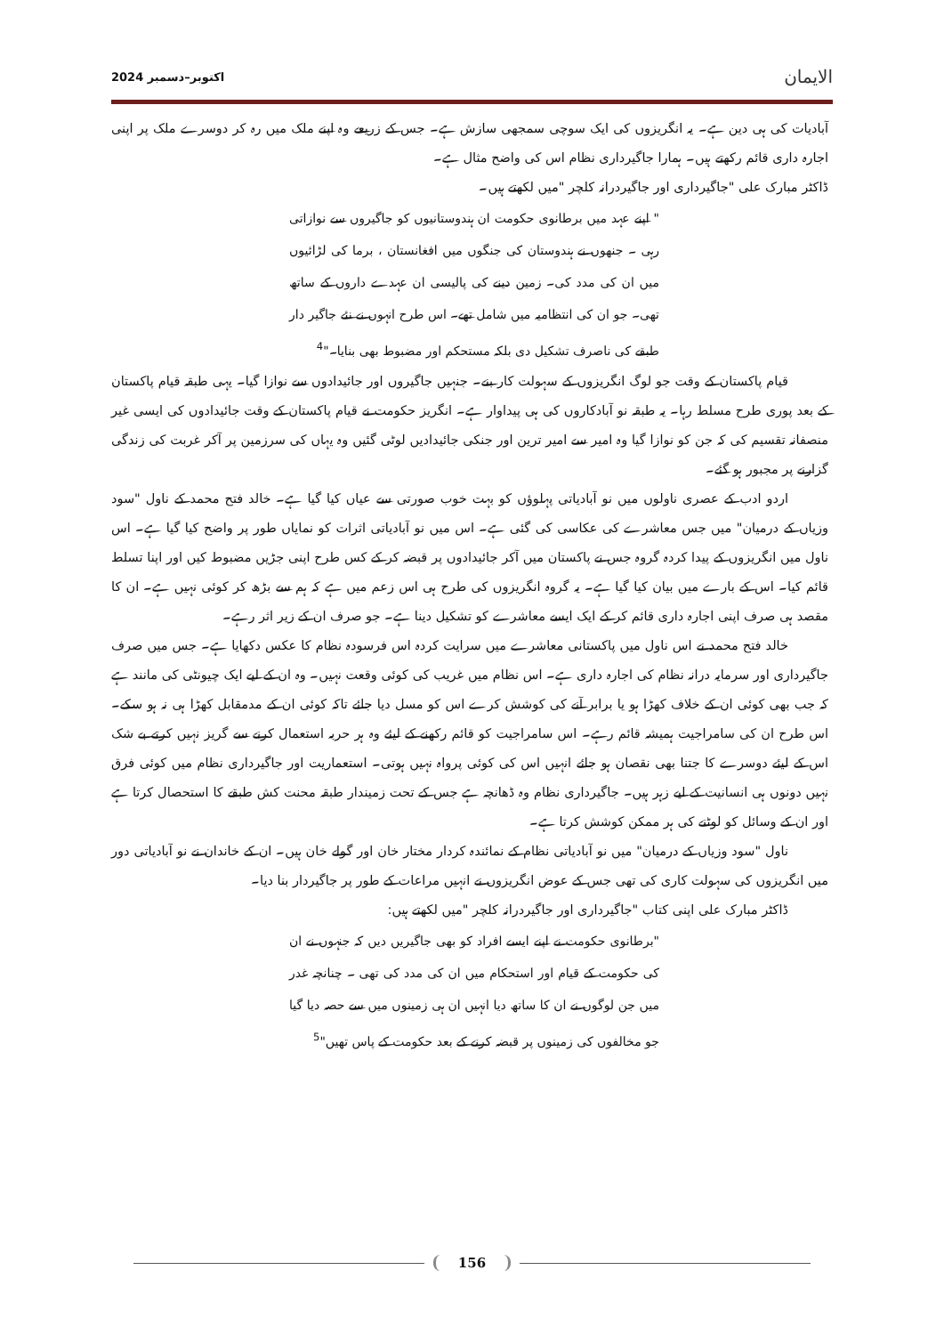الایمان اکتوبر–دسمبر 2024
آبادیات کی ہی دین ہے۔ یہ انگریزوں کی ایک سوچی سمجھی سازش ہے۔ جس کے زریعے وہ اپنے ملک میں رہ کر دوسرے ملک پر اپنی اجارہ داری قائم رکھتے ہیں۔ ہمارا جاگیرداری نظام اس کی واضح مثال ہے۔
ڈاکٹر مبارک علی "جاگیرداری اور جاگیردرانہ کلچر "میں لکھتے ہیں۔
" اپنے عہد میں برطانوی حکومت ان ہندوستانیوں کو جاگیروں سے نوازاتی رہی ۔ جنھوں نے ہندوستان کی جنگوں میں افغانستان ، برما کی لڑائیوں میں ان کی مدد کی۔ زمین دینے کی پالیسی ان عہدے داروں کے ساتھ تھی۔ جو ان کی انتظامیہ میں شامل تھے۔ اس طرح انہوں نے نئے جاگیر دار طبقے کی ناصرف تشکیل دی بلکہ مستحکم اور مضبوط بھی بنایا۔"<sup>4</sup>
قیام پاکستان کے وقت جو لوگ انگریزوں کے سہولت کار بنے۔ جنہیں جاگیروں اور جائیدادوں سے نوازا گیا۔ یہی طبقہ قیام پاکستان کے بعد پوری طرح مسلط رہا۔ یہ طبقہ نو آبادکاروں کی ہی پیداوار ہے۔ انگریز حکومت نے قیام پاکستان کے وقت جائیدادوں کی ایسی غیر منصفانہ تقسیم کی کہ جن کو نوازا گیا وہ امیر سے امیر ترین اور جنکی جائیدادیں لوٹی گئیں وہ یہاں کی سرزمین پر آکر غربت کی زندگی گزارنے پر مجبور ہو گئے۔
اردو ادب کے عصری ناولوں میں نو آبادیاتی پہلوؤں کو بہت خوب صورتی سے عیاں کیا گیا ہے۔ خالد فتح محمد کے ناول "سود وزیاں کے درمیان" میں جس معاشرے کی عکاسی کی گئی ہے۔ اس میں نو آبادیاتی اثرات کو نمایاں طور پر واضح کیا گیا ہے۔ اس ناول میں انگریزوں کے پیدا کردہ گروہ جس نے پاکستان میں آکر جائیدادوں پر قبضہ کر کے کس طرح اپنی جڑیں مضبوط کیں اور اپنا تسلط قائم کیا۔ اس کے بارے میں بیان کیا گیا ہے۔ یہ گروہ انگریزوں کی طرح ہی اس زعم میں ہے کہ ہم سے بڑھ کر کوئی نہیں ہے۔ ان کا مقصد ہی صرف اپنی اجارہ داری قائم کر کے ایک ایسے معاشرے کو تشکیل دینا ہے۔ جو صرف ان کے زیر اثر رہے۔
خالد فتح محمد نے اس ناول میں پاکستانی معاشرے میں سرایت کردہ اس فرسودہ نظام کا عکس دکھایا ہے۔ جس میں صرف جاگیرداری اور سرمایہ درانہ نظام کی اجارہ داری ہے۔ اس نظام میں غریب کی کوئی وقعت نہیں۔ وہ ان کے لیے ایک چیونٹی کی مانند ہے کہ جب بھی کوئی ان کے خلاف کھڑا ہو یا برابر آنے کی کوشش کرے اس کو مسل دیا جائے تاکہ کوئی ان کے مدمقابل کھڑا ہی نہ ہو سکے۔ اس طرح ان کی سامراجیت ہمیشہ قائم رہے۔ اس سامراجیت کو قائم رکھنے کے لیئے وہ ہر حربہ استعمال کرنے سے گریز نہیں کرتے بے شک اس کے لیئے دوسرے کا جتنا بھی نقصان ہو جائے انہیں اس کی کوئی پرواہ نہیں ہوتی۔ استعماریت اور جاگیرداری نظام میں کوئی فرق نہیں دونوں ہی انسانیت کے لیے زہر ہیں۔ جاگیرداری نظام وہ ڈھانچہ ہے جس کے تحت زمیندار طبقہ محنت کش طبقے کا استحصال کرتا ہے اور ان کے وسائل کو لوٹنے کی ہر ممکن کوشش کرتا ہے۔
ناول "سود وزیاں کے درمیان" میں نو آبادیاتی نظام کے نمائندہ کردار مختار خان اور گولے خان ہیں۔ ان کے خاندان نے نو آبادیاتی دور میں انگریزوں کی سہولت کاری کی تھی جس کے عوض انگریزوں نے انہیں مراعات کے طور پر جاگیردار بنا دیا۔
ڈاکٹر مبارک علی اپنی کتاب "جاگیرداری اور جاگیردرانہ کلچر "میں لکھتے ہیں:
"برطانوی حکومت نے اپنے ایسے افراد کو بھی جاگیریں دیں کہ جنہوں نے ان کی حکومت کے قیام اور استحکام میں ان کی مدد کی تھی ۔ چنانچہ غدر میں جن لوگوں نے ان کا ساتھ دیا انہیں ان ہی زمینوں میں سے حصہ دیا گیا جو مخالفوں کی زمینوں پر قبضہ کرنے کے بعد حکومت کے پاس تھیں"<sup>5</sup>
156